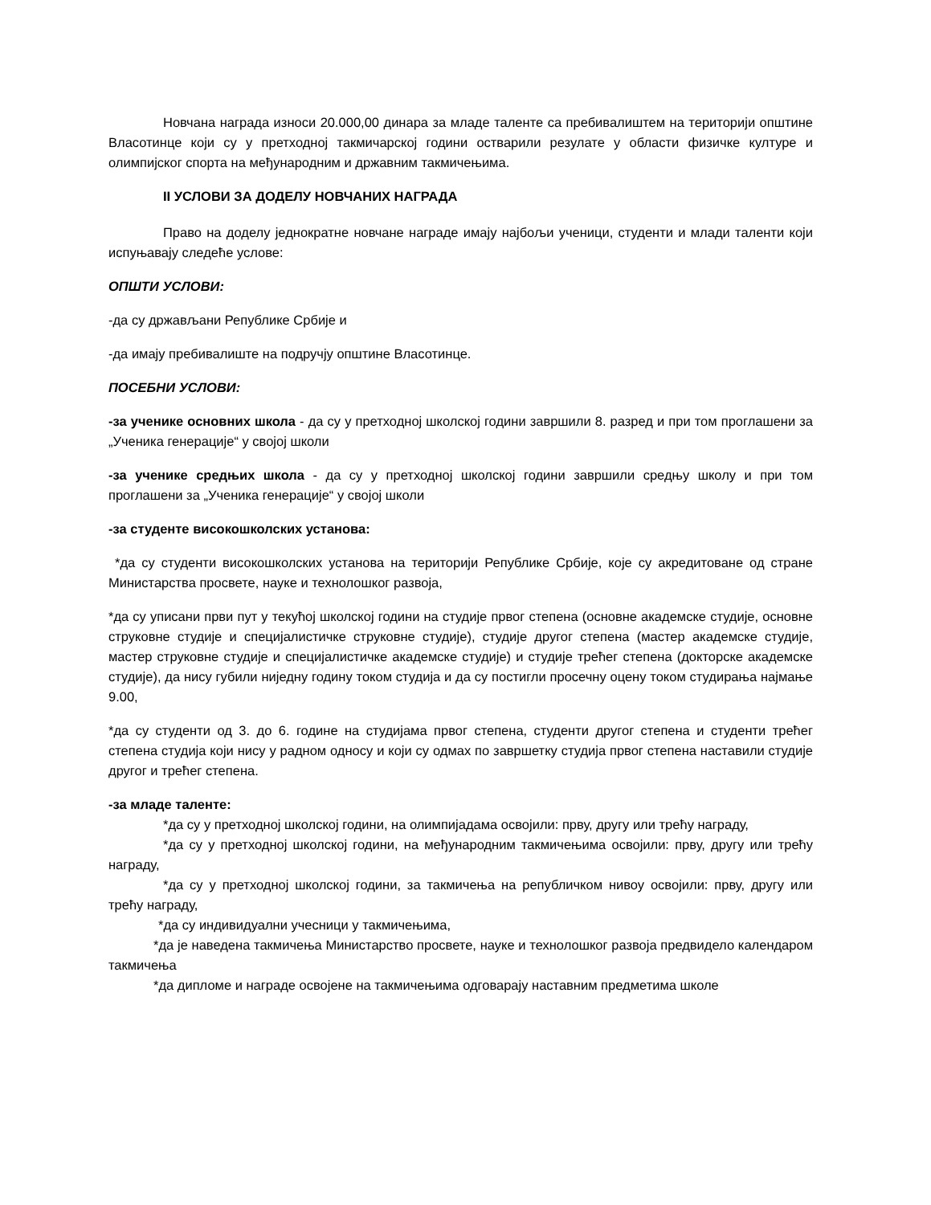Новчана награда износи 20.000,00 динара за младе таленте са пребивалиштем на територији општине Власотинце који су у претходној такмичарској години остварили резулате у области физичке културе и олимпијског спорта на међународним и државним такмичењима.
II УСЛОВИ ЗА ДОДЕЛУ НОВЧАНИХ НАГРАДА
Право на доделу једнократне новчане награде имају најбољи ученици, студенти и млади таленти који испуњавају следеће услове:
ОПШТИ УСЛОВИ:
-да су држављани Републике Србије и
-да имају пребивалиште на подручју општине Власотинце.
ПОСЕБНИ УСЛОВИ:
-за ученике основних школа - да су у претходној школској години завршили 8. разред и при том проглашени за „Ученика генерације“ у својој школи
-за ученике средњих школа - да су у претходној школској години завршили средњу школу и при том проглашени за „Ученика генерације“ у својој школи
-за студенте високошколских установа:
*да су студенти високошколских установа на територији Републике Србије, које су акредитоване од стране Министарства просвете, науке и технолошког развоја,
*да су уписани први пут у текућој школској години на студије првог степена (основне академске студије, основне струковне студије и специјалистичке струковне студије), студије другог степена (мастер академске студије, мастер струковне студије и специјалистичке академске студије) и студије трећег степена (докторске академске студије), да нису губили ниједну годину током студија и да су постигли просечну оцену током студирања најмање 9.00,
*да су студенти од 3. до 6. године на студијама првог степена, студенти другог степена и студенти трећег степена студија који нису у радном односу и који су одмах по завршетку студија првог степена наставили студије другог и трећег степена.
-за младе таленте:
*да су у претходној школској години, на олимпијадама освојили: прву, другу или трећу награду,
*да су у претходној школској години, на међународним такмичењима освојили: прву, другу или трећу награду,
*да су у претходној школској години, за такмичења на републичком нивоу освојили: прву, другу или трећу награду,
*да су индивидуални учесници у такмичењима,
*да је наведена такмичења Министарство просвете, науке и технолошког развоја предвидело календаром такмичења
*да дипломе и награде освојене на такмичењима одговарају наставним предметима школе